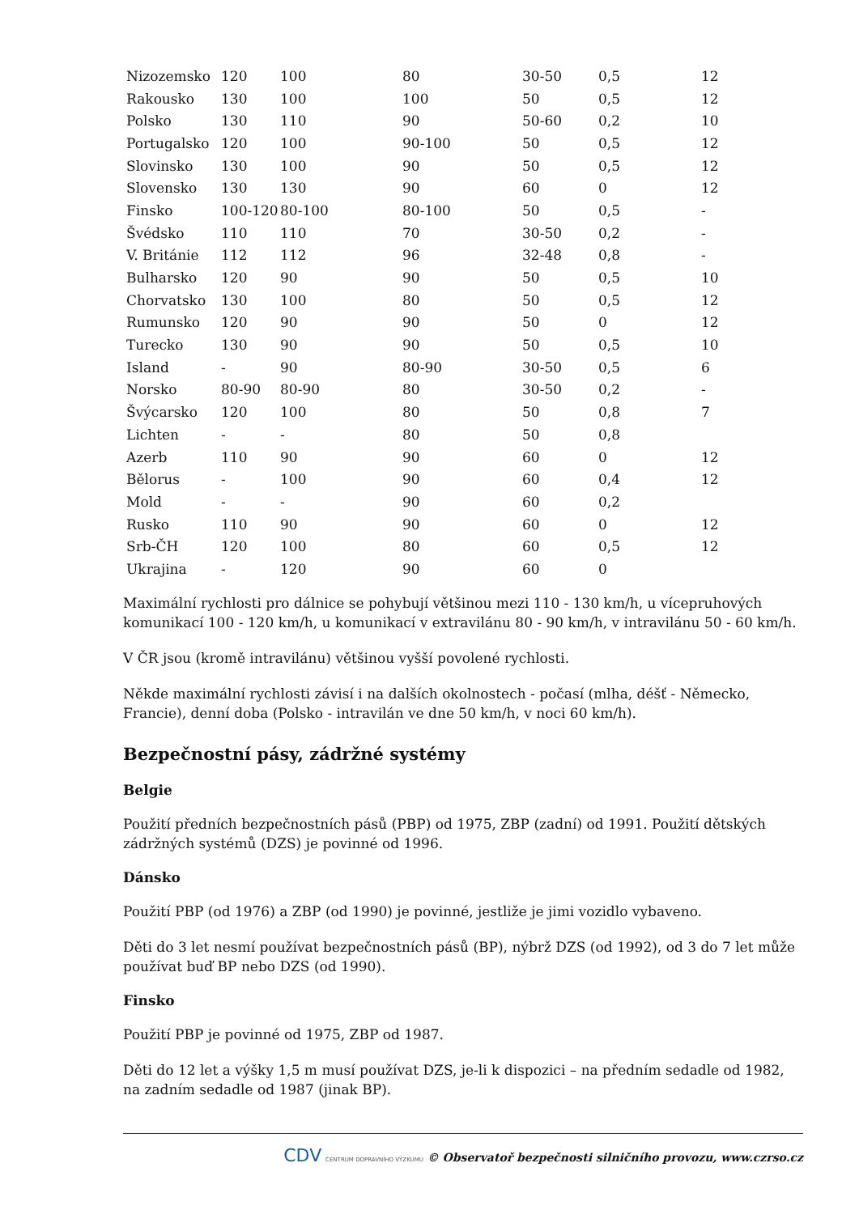| Nizozemsko | 120 | 100 | 80 | 30-50 | 0,5 | 12 |
| Rakousko | 130 | 100 | 100 | 50 | 0,5 | 12 |
| Polsko | 130 | 110 | 90 | 50-60 | 0,2 | 10 |
| Portugalsko | 120 | 100 | 90-100 | 50 | 0,5 | 12 |
| Slovinsko | 130 | 100 | 90 | 50 | 0,5 | 12 |
| Slovensko | 130 | 130 | 90 | 60 | 0 | 12 |
| Finsko | 100-120 | 80-100 | 80-100 | 50 | 0,5 | - |
| Švédsko | 110 | 110 | 70 | 30-50 | 0,2 | - |
| V. Británie | 112 | 112 | 96 | 32-48 | 0,8 | - |
| Bulharsko | 120 | 90 | 90 | 50 | 0,5 | 10 |
| Chorvatsko | 130 | 100 | 80 | 50 | 0,5 | 12 |
| Rumunsko | 120 | 90 | 90 | 50 | 0 | 12 |
| Turecko | 130 | 90 | 90 | 50 | 0,5 | 10 |
| Island | - | 90 | 80-90 | 30-50 | 0,5 | 6 |
| Norsko | 80-90 | 80-90 | 80 | 30-50 | 0,2 | - |
| Švýcarsko | 120 | 100 | 80 | 50 | 0,8 | 7 |
| Lichten | - | - | 80 | 50 | 0,8 | |
| Azerb | 110 | 90 | 90 | 60 | 0 | 12 |
| Bělorus | - | 100 | 90 | 60 | 0,4 | 12 |
| Mold | - | - | 90 | 60 | 0,2 | |
| Rusko | 110 | 90 | 90 | 60 | 0 | 12 |
| Srb-ČH | 120 | 100 | 80 | 60 | 0,5 | 12 |
| Ukrajina | - | 120 | 90 | 60 | 0 | |
Maximální rychlosti pro dálnice se pohybují většinou mezi 110 - 130 km/h, u vícepruhových komunikací 100 - 120 km/h, u komunikací v extravilánu 80 - 90 km/h, v intravilánu 50 - 60 km/h.
V ČR jsou (kromě intravilánu) většinou vyšší povolené rychlosti.
Někde maximální rychlosti závisí i na dalších okolnostech - počasí (mlha, déšť - Německo, Francie), denní doba (Polsko - intravilán ve dne 50 km/h, v noci 60 km/h).
Bezpečnostní pásy, zádržné systémy
Belgie
Použití předních bezpečnostních pásů (PBP) od 1975, ZBP (zadní) od 1991. Použití dětských zádržných systémů (DZS) je povinné od 1996.
Dánsko
Použití PBP (od 1976) a ZBP (od 1990) je povinné, jestliže je jimi vozidlo vybaveno.
Děti do 3 let nesmí používat bezpečnostních pásů (BP), nýbrž DZS (od 1992), od 3 do 7 let může používat buď BP nebo DZS (od 1990).
Finsko
Použití PBP je povinné od 1975, ZBP od 1987.
Děti do 12 let a výšky 1,5 m musí používat DZS, je-li k dispozici – na předním sedadle od 1982, na zadním sedadle od 1987 (jinak BP).
CDV CENTRUM DOPRAVNÍHO VÝZKUMU © Observatoř bezpečnosti silničního provozu, www.czrso.cz